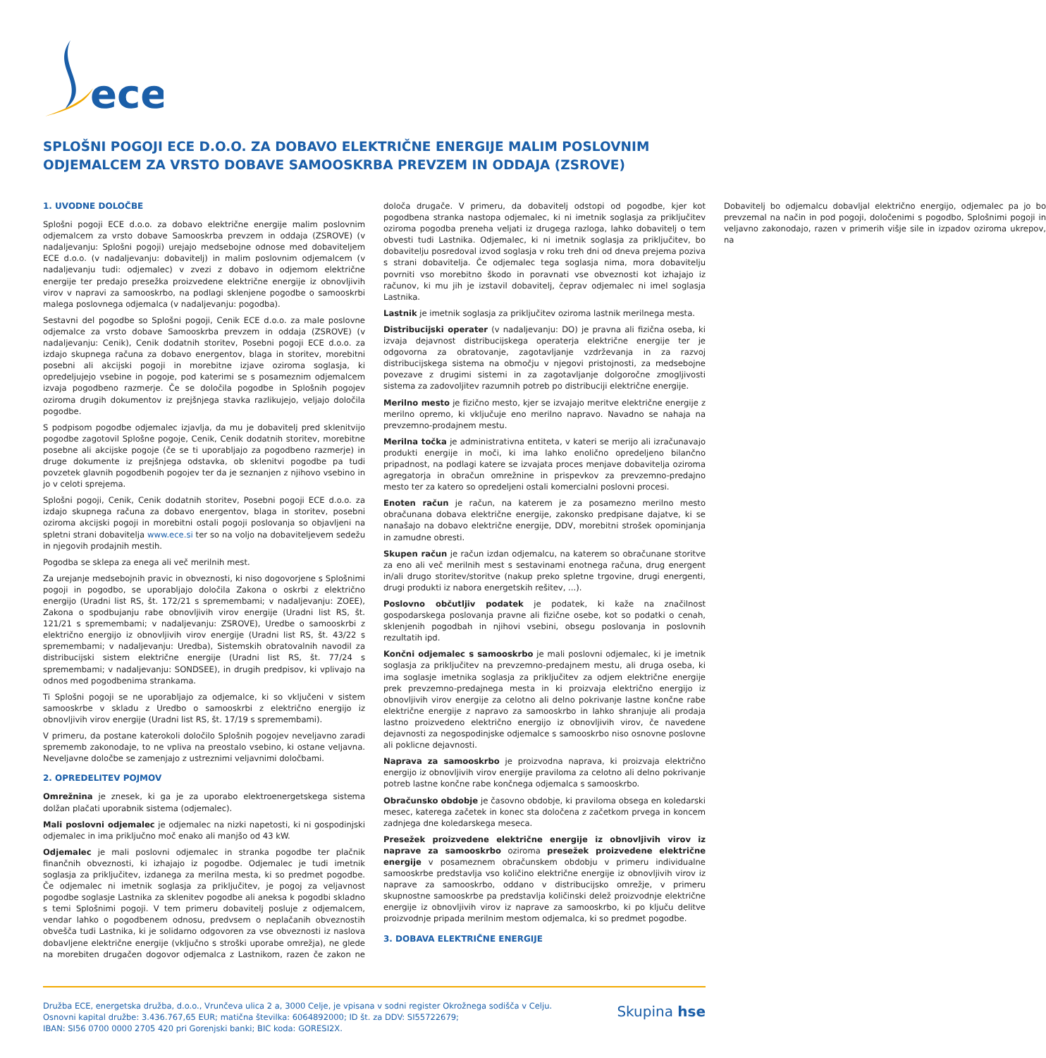ece
SPLOŠNI POGOJI ECE D.O.O. ZA DOBAVO ELEKTRIČNE ENERGIJE MALIM POSLOVNIM ODJEMALCEM ZA VRSTO DOBAVE SAMOOSKRBA PREVZEM IN ODDAJA (ZSROVE)
1. UVODNE DOLOČBE
Splošni pogoji ECE d.o.o. za dobavo električne energije malim poslovnim odjemalcem za vrsto dobave Samooskrba prevzem in oddaja (ZSROVE) (v nadaljevanju: Splošni pogoji) urejajo medsebojne odnose med dobaviteljem ECE d.o.o. (v nadaljevanju: dobavitelj) in malim poslovnim odjemalcem (v nadaljevanju tudi: odjemalec) v zvezi z dobavo in odjemom električne energije ter predajo presežka proizvedene električne energije iz obnovljivih virov v napravi za samooskrbo, na podlagi sklenjene pogodbe o samooskrbi malega poslovnega odjemalca (v nadaljevanju: pogodba).
Sestavni del pogodbe so Splošni pogoji, Cenik ECE d.o.o. za male poslovne odjemalce za vrsto dobave Samooskrba prevzem in oddaja (ZSROVE) (v nadaljevanju: Cenik), Cenik dodatnih storitev, Posebni pogoji ECE d.o.o. za izdajo skupnega računa za dobavo energentov, blaga in storitev, morebitni posebni ali akcijski pogoji in morebitne izjave oziroma soglasja, ki opredeljujejo vsebine in pogoje, pod katerimi se s posameznim odjemalcem izvaja pogodbeno razmerje. Če se določila pogodbe in Splošnih pogojev oziroma drugih dokumentov iz prejšnjega stavka razlikujejo, veljajo določila pogodbe.
S podpisom pogodbe odjemalec izjavlja, da mu je dobavitelj pred sklenitvijo pogodbe zagotovil Splošne pogoje, Cenik, Cenik dodatnih storitev, morebitne posebne ali akcijske pogoje (če se ti uporabljajo za pogodbeno razmerje) in druge dokumente iz prejšnjega odstavka, ob sklenitvi pogodbe pa tudi povzetek glavnih pogodbenih pogojev ter da je seznanjen z njihovo vsebino in jo v celoti sprejema.
Splošni pogoji, Cenik, Cenik dodatnih storitev, Posebni pogoji ECE d.o.o. za izdajo skupnega računa za dobavo energentov, blaga in storitev, posebni oziroma akcijski pogoji in morebitni ostali pogoji poslovanja so objavljeni na spletni strani dobavitelja www.ece.si ter so na voljo na dobaviteljevem sedežu in njegovih prodajnih mestih.
Pogodba se sklepa za enega ali več merilnih mest.
Za urejanje medsebojnih pravic in obveznosti, ki niso dogovorjene s Splošnimi pogoji in pogodbo, se uporabljajo določila Zakona o oskrbi z električno energijo (Uradni list RS, št. 172/21 s spremembami; v nadaljevanju: ZOEE), Zakona o spodbujanju rabe obnovljivih virov energije (Uradni list RS, št. 121/21 s spremembami; v nadaljevanju: ZSROVE), Uredbe o samooskrbi z električno energijo iz obnovljivih virov energije (Uradni list RS, št. 43/22 s spremembami; v nadaljevanju: Uredba), Sistemskih obratovalnih navodil za distribucijski sistem električne energije (Uradni list RS, št. 77/24 s spremembami; v nadaljevanju: SONDSEE), in drugih predpisov, ki vplivajo na odnos med pogodbenima strankama.
Ti Splošni pogoji se ne uporabljajo za odjemalce, ki so vključeni v sistem samooskrbe v skladu z Uredbo o samooskrbi z električno energijo iz obnovljivih virov energije (Uradni list RS, št. 17/19 s spremembami).
V primeru, da postane katerokoli določilo Splošnih pogojev neveljavno zaradi sprememb zakonodaje, to ne vpliva na preostalo vsebino, ki ostane veljavna. Neveljavne določbe se zamenjajo z ustreznimi veljavnimi določbami.
2. OPREDELITEV POJMOV
Omrežnina je znesek, ki ga je za uporabo elektroenergetskega sistema dolžan plačati uporabnik sistema (odjemalec).
Mali poslovni odjemalec je odjemalec na nizki napetosti, ki ni gospodinjski odjemalec in ima priključno moč enako ali manjšo od 43 kW.
Odjemalec je mali poslovni odjemalec in stranka pogodbe ter plačnik finančnih obveznosti, ki izhajajo iz pogodbe. Odjemalec je tudi imetnik soglasja za priključitev, izdanega za merilna mesta, ki so predmet pogodbe. Če odjemalec ni imetnik soglasja za priključitev, je pogoj za veljavnost pogodbe soglasje Lastnika za sklenitev pogodbe ali aneksa k pogodbi skladno s temi Splošnimi pogoji. V tem primeru dobavitelj posluje z odjemalcem, vendar lahko o pogodbenem odnosu, predvsem o neplačanih obveznostih obvešča tudi Lastnika, ki je solidarno odgovoren za vse obveznosti iz naslova dobavljene električne energije (vključno s stroški uporabe omrežja), ne glede na morebiten drugačen dogovor odjemalca z Lastnikom, razen če zakon ne določa drugače. V primeru, da dobavitelj odstopi od pogodbe, kjer kot pogodbena stranka nastopa odjemalec, ki ni imetnik soglasja za priključitev oziroma pogodba preneha veljati iz drugega razloga, lahko dobavitelj o tem obvesti tudi Lastnika. Odjemalec, ki ni imetnik soglasja za priključitev, bo dobavitelju posredoval izvod soglasja v roku treh dni od dneva prejema poziva s strani dobavitelja. Če odjemalec tega soglasja nima, mora dobavitelju povrniti vso morebitno škodo in poravnati vse obveznosti kot izhajajo iz računov, ki mu jih je izstavil dobavitelj, čeprav odjemalec ni imel soglasja Lastnika.
Lastnik je imetnik soglasja za priključitev oziroma lastnik merilnega mesta.
Distribucijski operater (v nadaljevanju: DO) je pravna ali fizična oseba, ki izvaja dejavnost distribucijskega operaterja električne energije ter je odgovorna za obratovanje, zagotavljanje vzdrževanja in za razvoj distribucijskega sistema na območju v njegovi pristojnosti, za medsebojne povezave z drugimi sistemi in za zagotavljanje dolgoročne zmogljivosti sistema za zadovoljitev razumnih potreb po distribuciji električne energije.
Merilno mesto je fizično mesto, kjer se izvajajo meritve električne energije z merilno opremo, ki vključuje eno merilno napravo. Navadno se nahaja na prevzemno-prodajnem mestu.
Merilna točka je administrativna entiteta, v kateri se merijo ali izračunavajo produkti energije in moči, ki ima lahko enolično opredeljeno bilančno pripadnost, na podlagi katere se izvajata proces menjave dobavitelja oziroma agregatorja in obračun omrežnine in prispevkov za prevzemno-predajno mesto ter za katero so opredeljeni ostali komercialni poslovni procesi.
Enoten račun je račun, na katerem je za posamezno merilno mesto obračunana dobava električne energije, zakonsko predpisane dajatve, ki se nanašajo na dobavo električne energije, DDV, morebitni strošek opominjanja in zamudne obresti.
Skupen račun je račun izdan odjemalcu, na katerem so obračunane storitve za eno ali več merilnih mest s sestavinami enotnega računa, drug energent in/ali drugo storitev/storitve (nakup preko spletne trgovine, drugi energenti, drugi produkti iz nabora energetskih rešitev, ...).
Poslovno občutljiv podatek je podatek, ki kaže na značilnost gospodarskega poslovanja pravne ali fizične osebe, kot so podatki o cenah, sklenjenih pogodbah in njihovi vsebini, obsegu poslovanja in poslovnih rezultatih ipd.
Končni odjemalec s samooskrbo je mali poslovni odjemalec, ki je imetnik soglasja za priključitev na prevzemno-predajnem mestu, ali druga oseba, ki ima soglasje imetnika soglasja za priključitev za odjem električne energije prek prevzemno-predajnega mesta in ki proizvaja električno energijo iz obnovljivih virov energije za celotno ali delno pokrivanje lastne končne rabe električne energije z napravo za samooskrbo in lahko shranjuje ali prodaja lastno proizvedeno električno energijo iz obnovljivih virov, če navedene dejavnosti za negospodinjske odjemalce s samooskrbo niso osnovne poslovne ali poklicne dejavnosti.
Naprava za samooskrbo je proizvodna naprava, ki proizvaja električno energijo iz obnovljivih virov energije praviloma za celotno ali delno pokrivanje potreb lastne končne rabe končnega odjemalca s samooskrbo.
Obračunsko obdobje je časovno obdobje, ki praviloma obsega en koledarski mesec, katerega začetek in konec sta določena z začetkom prvega in koncem zadnjega dne koledarskega meseca.
Presežek proizvedene električne energije iz obnovljivih virov iz naprave za samooskrbo oziroma presežek proizvedene električne energije v posameznem obračunskem obdobju v primeru individualne samooskrbe predstavlja vso količino električne energije iz obnovljivih virov iz naprave za samooskrbo, oddano v distribucijsko omrežje, v primeru skupnostne samooskrbe pa predstavlja količinski delež proizvodnje električne energije iz obnovljivih virov iz naprave za samooskrbo, ki po ključu delitve proizvodnje pripada merilnim mestom odjemalca, ki so predmet pogodbe.
3. DOBAVA ELEKTRIČNE ENERGIJE
Dobavitelj bo odjemalcu dobavljal električno energijo, odjemalec pa jo bo prevzemal na način in pod pogoji, določenimi s pogodbo, Splošnimi pogoji in veljavno zakonodajo, razen v primerih višje sile in izpadov oziroma ukrepov, na
Družba ECE, energetska družba, d.o.o., Vrunčeva ulica 2 a, 3000 Celje, je vpisana v sodni register Okrožnega sodišča v Celju.
Osnovni kapital družbe: 3.436.767,65 EUR; matična številka: 6064892000; ID št. za DDV: SI55722679;
IBAN: SI56 0700 0000 2705 420 pri Gorenjski banki; BIC koda: GORESI2X.
Skupina hse